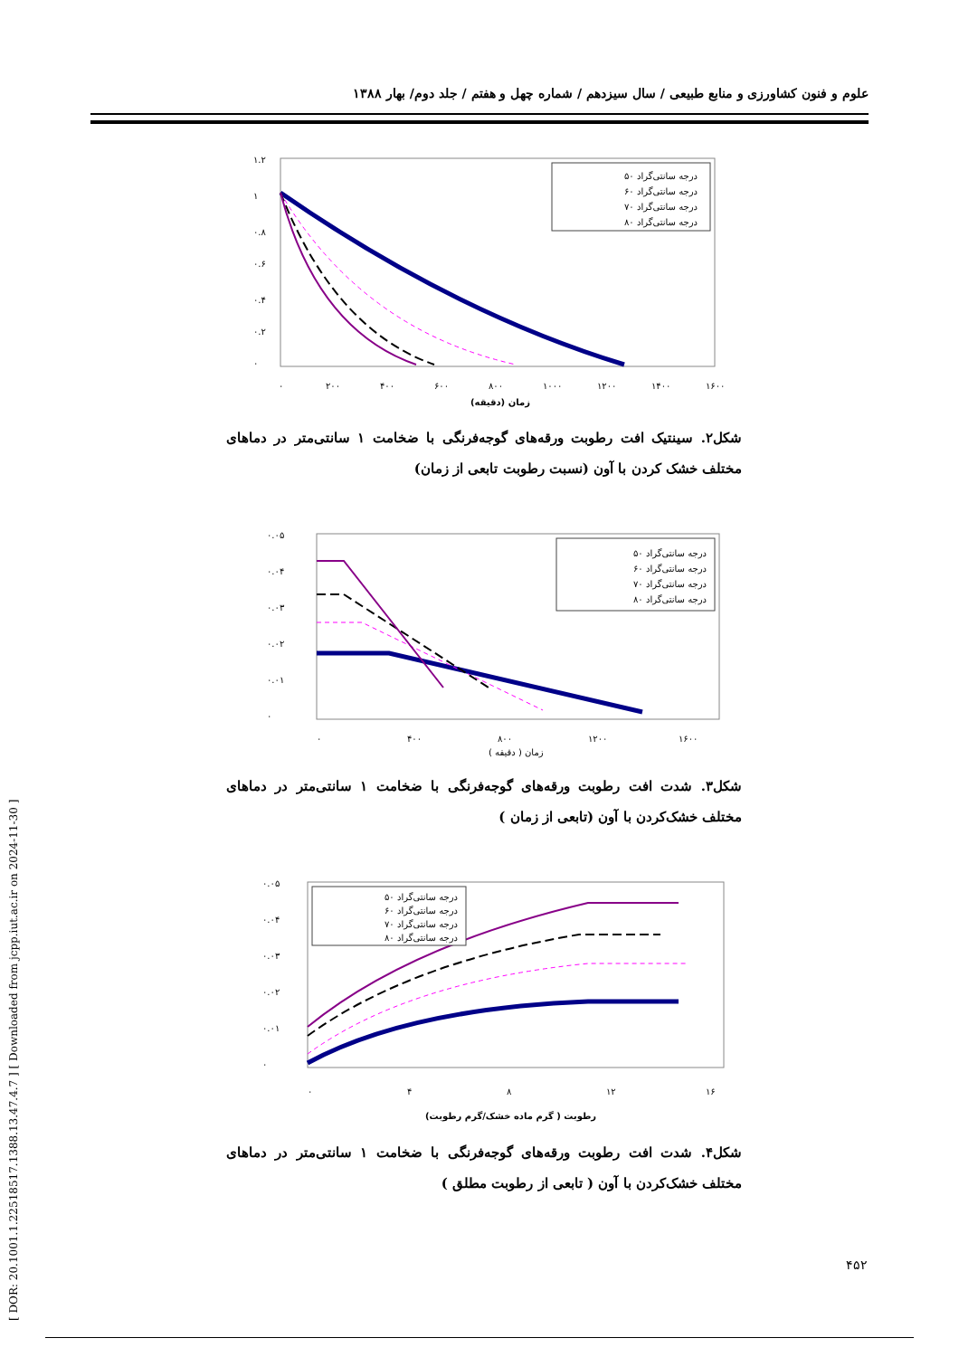علوم و فنون کشاورزی و منابع طبیعی / سال سیزدهم / شماره چهل و هفتم / جلد دوم/ بهار ۱۳۸۸
۱.۲
۱
۰.۸
۰.۶
۰.۴
۰.۲
۰
۰
۲۰۰
۴۰۰
۶۰۰
۸۰۰
۱۰۰۰
۱۲۰۰
۱۴۰۰
۱۶۰۰
زمان (دقیقه)
درجه سانتی‌گراد ۵۰
درجه سانتی‌گراد ۶۰
درجه سانتی‌گراد ۷۰
درجه سانتی‌گراد ۸۰
شکل۲. سینتیک افت رطوبت ورقه‌های گوجه‌فرنگی با ضخامت ۱ سانتی‌متر در دماهای مختلف خشک کردن با آون (نسبت رطوبت تابعی از زمان)
۰.۰۵
۰.۰۴
۰.۰۳
۰.۰۲
۰.۰۱
۰
۰
۴۰۰
۸۰۰
۱۲۰۰
۱۶۰۰
زمان ( دقیقه )
درجه سانتی‌گراد ۵۰
درجه سانتی‌گراد ۶۰
درجه سانتی‌گراد ۷۰
درجه سانتی‌گراد ۸۰
شکل۳. شدت افت رطوبت ورقه‌های گوجه‌فرنگی با ضخامت ۱ سانتی‌متر در دماهای مختلف خشک‌کردن با آون (تابعی از زمان )
۰.۰۵
۰.۰۴
۰.۰۳
۰.۰۲
۰.۰۱
۰
۰
۴
۸
۱۲
۱۶
رطوبت ( گرم ماده خشک/گرم رطوبت)
درجه سانتی‌گراد ۵۰
درجه سانتی‌گراد ۶۰
درجه سانتی‌گراد ۷۰
درجه سانتی‌گراد ۸۰
شکل۴. شدت افت رطوبت ورقه‌های گوجه‌فرنگی با ضخامت ۱ سانتی‌متر در دماهای مختلف خشک‌کردن با آون ( تابعی از رطوبت مطلق )
[ DOR: 20.1001.1.22518517.1388.13.47.4.7 ] [ Downloaded from jcpp.iut.ac.ir on 2024-11-30 ]
۴۵۲